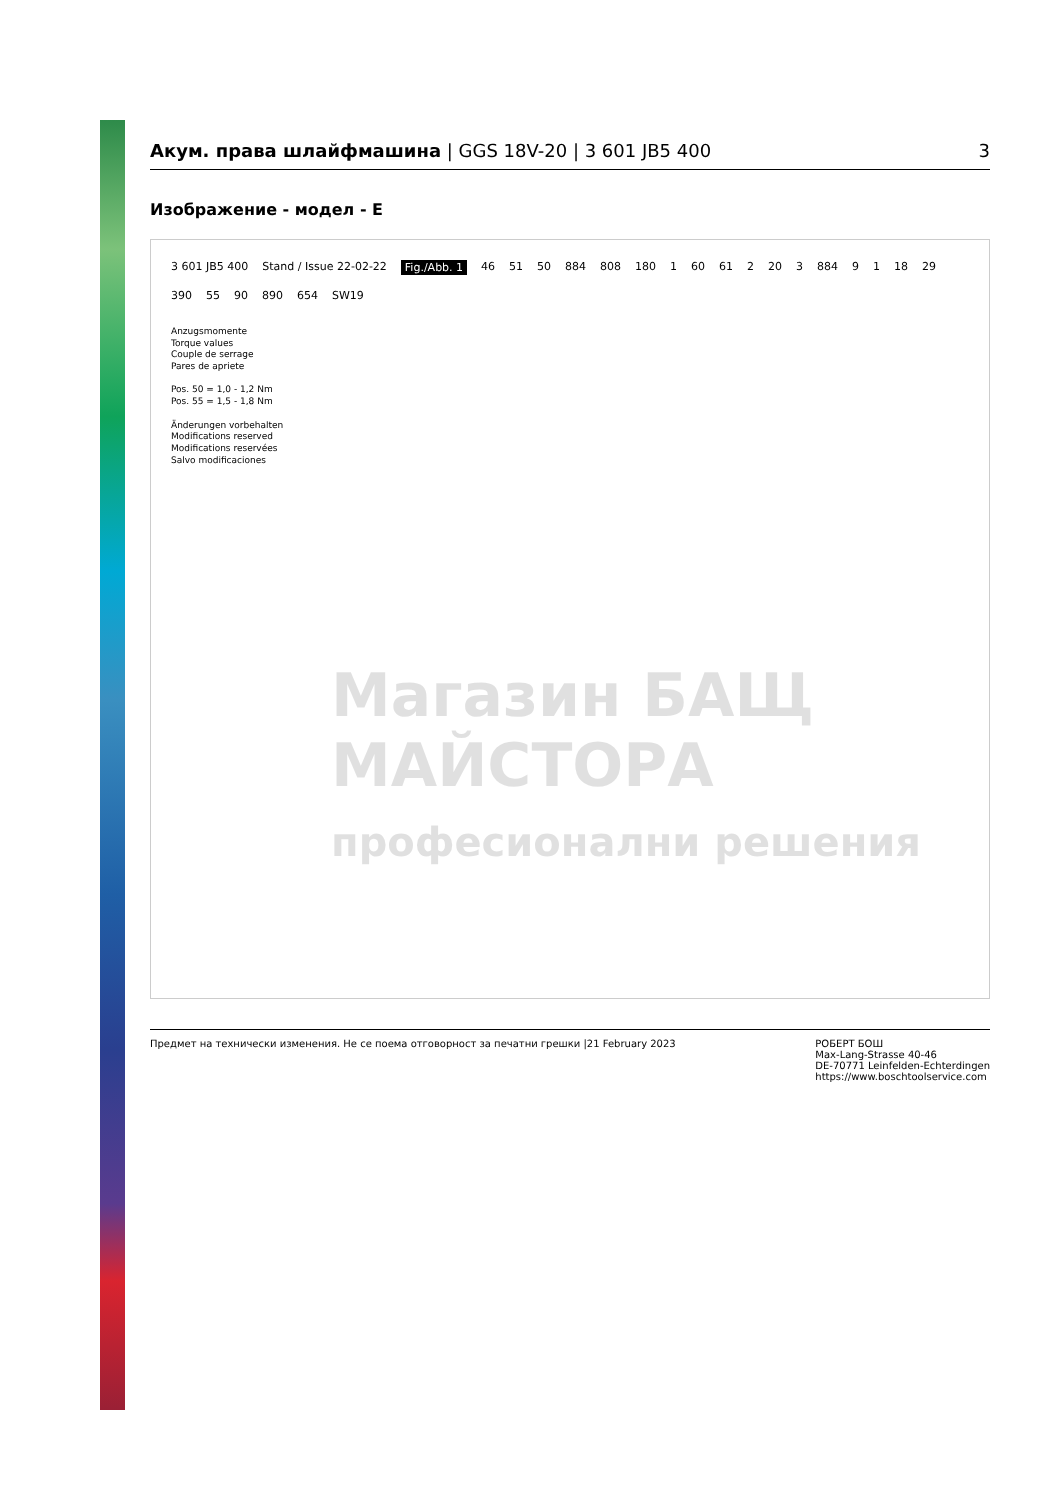Акум. права шлайфмашина | GGS 18V-20 | 3 601 JB5 400
3
Изображение - модел - E
3 601 JB5 400 Stand / Issue 22-02-22 Fig./Abb. 1 46 51 50 884 808 180 1 60 61 2 20 3 884 9 1 18 29 390 55 90 890 654 SW19
Anzugsmomente
Torque values
Couple de serrage
Pares de apriete
Pos. 50 = 1,0 - 1,2 Nm
Pos. 55 = 1,5 - 1,8 Nm
Änderungen vorbehalten
Modifications reserved
Modifications reservées
Salvo modificaciones
Магазин БАЩ МАЙСТОРА
професионални решения
Предмет на технически изменения. Не се поема отговорност за печатни грешки |21 February 2023
РОБЕРТ БОШ
Max-Lang-Strasse 40-46
DE-70771 Leinfelden-Echterdingen
https://www.boschtoolservice.com